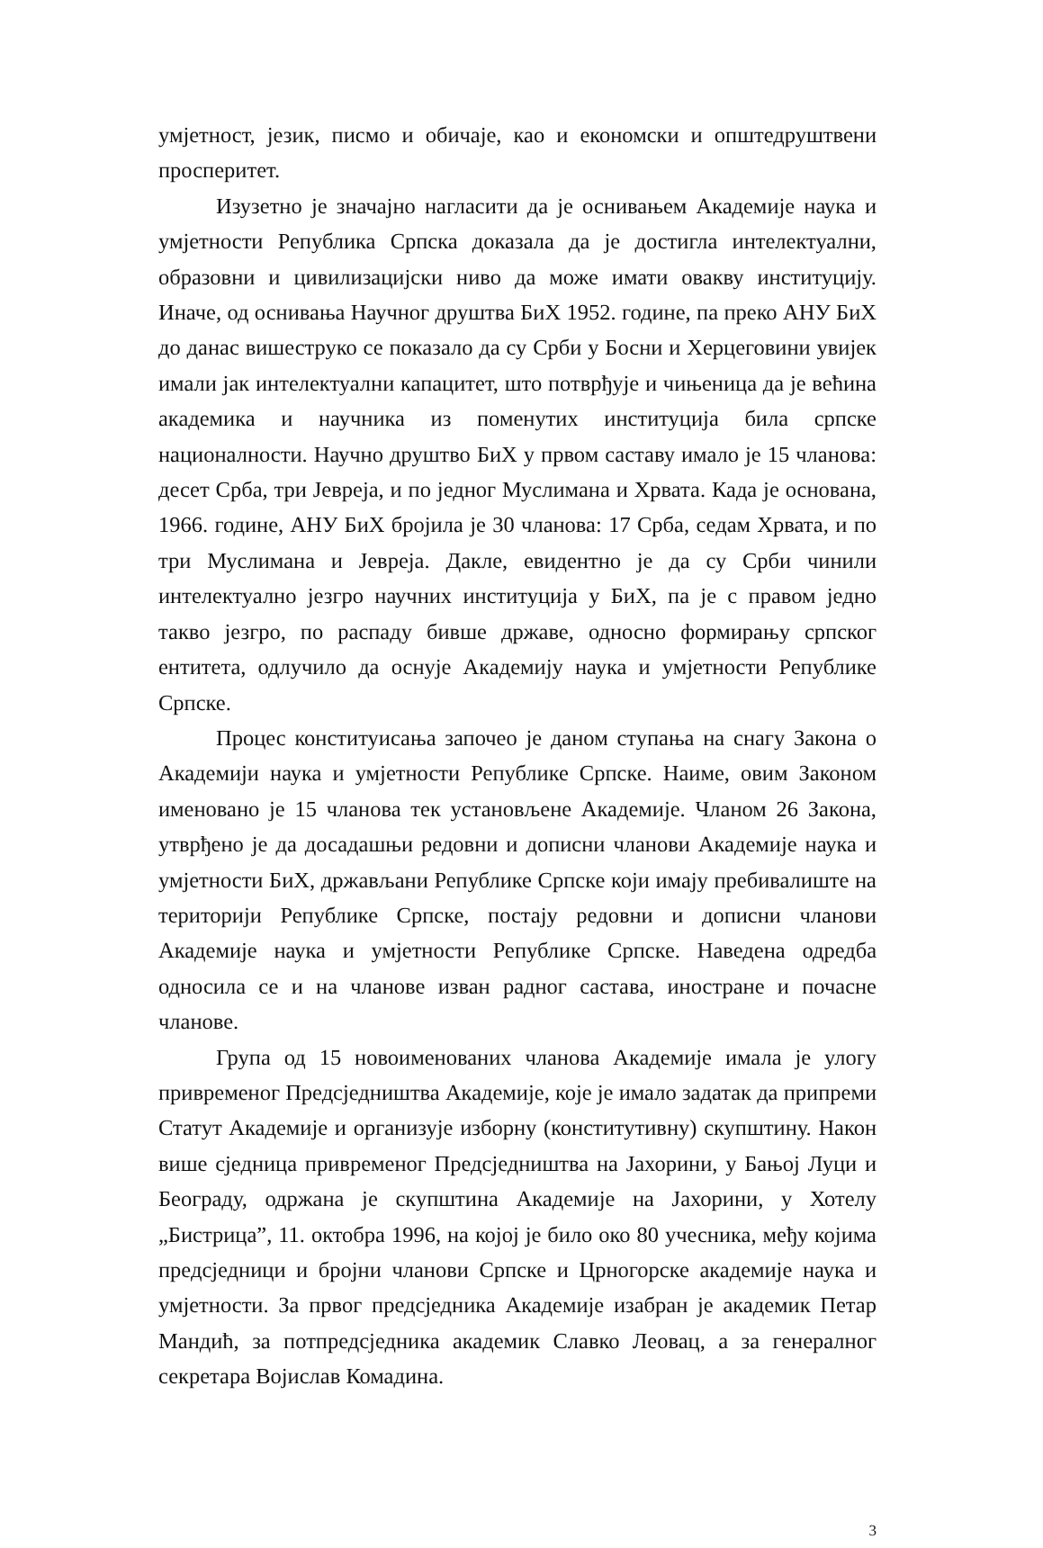умјетност, језик, писмо и обичаје, као и економски и општедруштвени просперитет.
Изузетно је значајно нагласити да је оснивањем Академије наука и умјетности Република Српска доказала да је достигла интелектуални, образовни и цивилизацијски ниво да може имати овакву институцију. Иначе, од оснивања Научног друштва БиХ 1952. године, па преко АНУ БиХ до данас вишеструко се показало да су Срби у Босни и Херцеговини увијек имали јак интелектуални капацитет, што потврђује и чињеница да је већина академика и научника из поменутих институција била српске националности. Научно друштво БиХ у првом саставу имало је 15 чланова: десет Срба, три Јевреја, и по једног Муслимана и Хрвата. Када је основана, 1966. године, АНУ БиХ бројила је 30 чланова: 17 Срба, седам Хрвата, и по три Муслимана и Јевреја. Дакле, евидентно је да су Срби чинили интелектуално језгро научних институција у БиХ, па је с правом једно такво језгро, по распаду бивше државе, односно формирању српског ентитета, одлучило да оснује Академију наука и умјетности Републике Српске.
Процес конституисања започео је даном ступања на снагу Закона о Академији наука и умјетности Републике Српске. Наиме, овим Законом именовано је 15 чланова тек установљене Академије. Чланом 26 Закона, утврђено је да досадашњи редовни и дописни чланови Академије наука и умјетности БиХ, држављани Републике Српске који имају пребивалиште на територији Републике Српске, постају редовни и дописни чланови Академије наука и умјетности Републике Српске. Наведена одредба односила се и на чланове изван радног састава, иностране и почасне чланове.
Група од 15 новоименованих чланова Академије имала је улогу привременог Предсједништва Академије, које је имало задатак да припреми Статут Академије и организује изборну (конститутивну) скупштину. Након више сједница привременог Предсједништва на Јахорини, у Бањој Луци и Београду, одржана је скупштина Академије на Јахорини, у Хотелу „Бистрица”, 11. октобра 1996, на којој је било око 80 учесника, међу којима предсједници и бројни чланови Српске и Црногорске академије наука и умјетности. За првог предсједника Академије изабран је академик Петар Мандић, за потпредсједника академик Славко Леовац, а за генералног секретара Војислав Комадина.
3